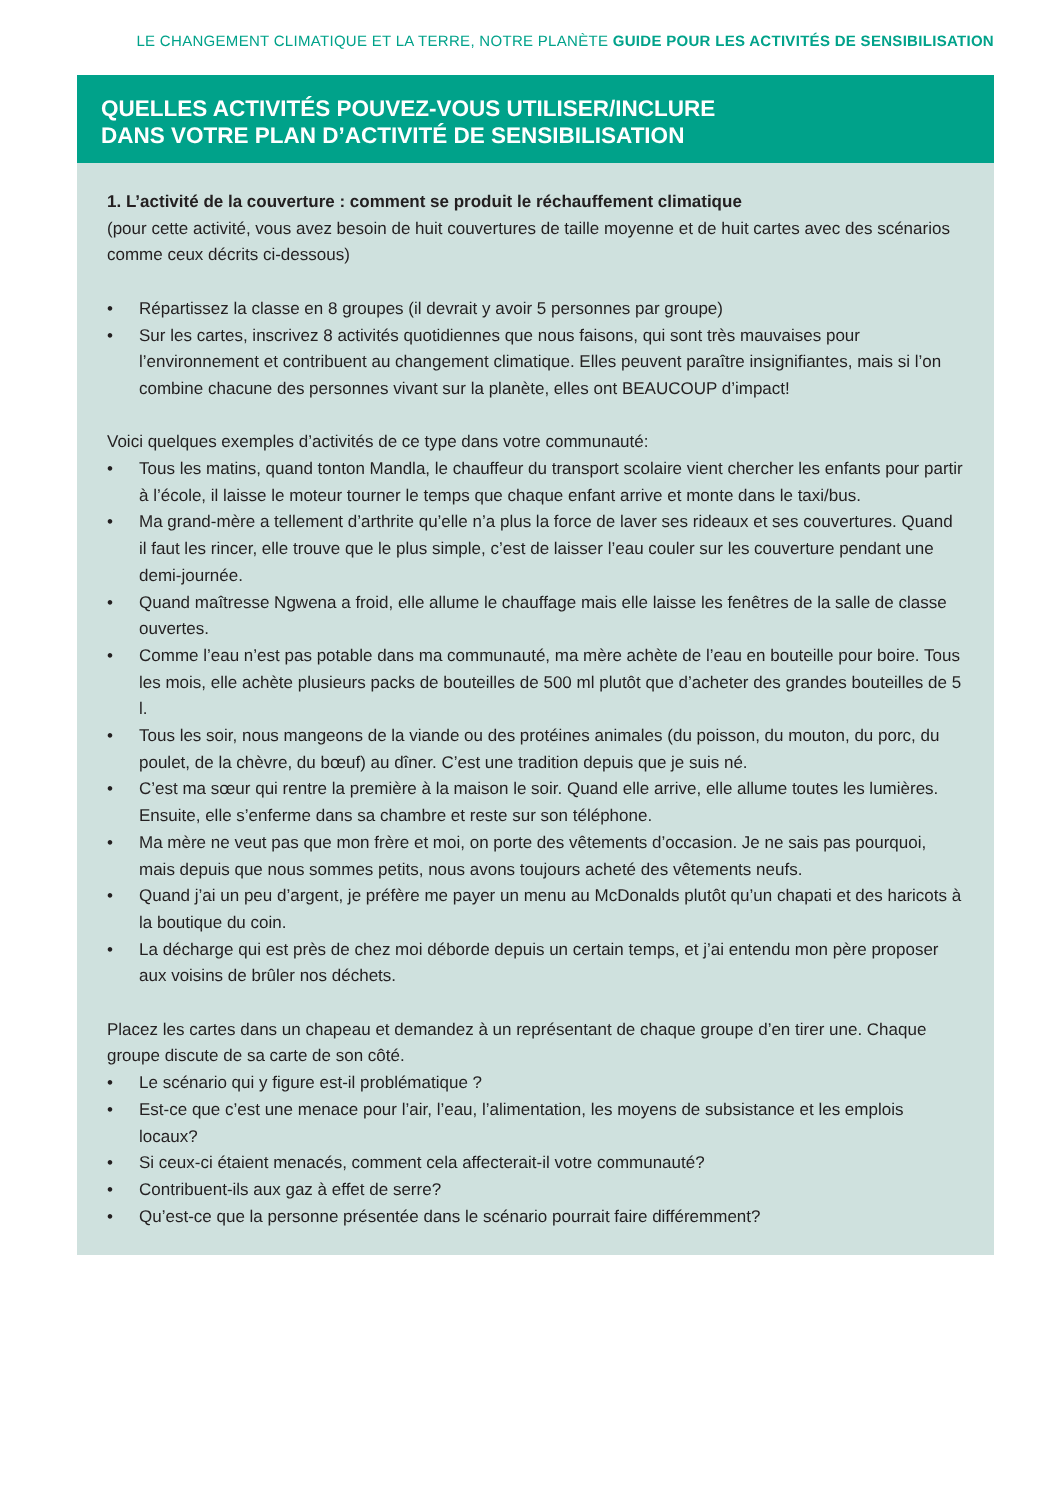LE CHANGEMENT CLIMATIQUE ET LA TERRE, NOTRE PLANÈTE GUIDE POUR LES ACTIVITÉS DE SENSIBILISATION
QUELLES ACTIVITÉS POUVEZ-VOUS UTILISER/INCLURE
DANS VOTRE PLAN D’ACTIVITÉ DE SENSIBILISATION
1. L’activité de la couverture : comment se produit le réchauffement climatique
(pour cette activité, vous avez besoin de huit couvertures de taille moyenne et de huit cartes avec des scénarios comme ceux décrits ci-dessous)
• Répartissez la classe en 8 groupes (il devrait y avoir 5 personnes par groupe)
• Sur les cartes, inscrivez 8 activités quotidiennes que nous faisons, qui sont très mauvaises pour l’environnement et contribuent au changement climatique. Elles peuvent paraître insignifiantes, mais si l’on combine chacune des personnes vivant sur la planète, elles ont BEAUCOUP d’impact!
Voici quelques exemples d’activités de ce type dans votre communauté:
• Tous les matins, quand tonton Mandla, le chauffeur du transport scolaire vient chercher les enfants pour partir à l’école, il laisse le moteur tourner le temps que chaque enfant arrive et monte dans le taxi/bus.
• Ma grand-mère a tellement d’arthrite qu’elle n’a plus la force de laver ses rideaux et ses couvertures. Quand il faut les rincer, elle trouve que le plus simple, c’est de laisser l’eau couler sur les couverture pendant une demi-journée.
• Quand maîtresse Ngwena a froid, elle allume le chauffage mais elle laisse les fenêtres de la salle de classe ouvertes.
• Comme l’eau n’est pas potable dans ma communauté, ma mère achète de l’eau en bouteille pour boire. Tous les mois, elle achète plusieurs packs de bouteilles de 500 ml plutôt que d’acheter des grandes bouteilles de 5 l.
• Tous les soir, nous mangeons de la viande ou des protéines animales (du poisson, du mouton, du porc, du poulet, de la chèvre, du bœuf) au dîner. C’est une tradition depuis que je suis né.
• C’est ma sœur qui rentre la première à la maison le soir. Quand elle arrive, elle allume toutes les lumières. Ensuite, elle s’enferme dans sa chambre et reste sur son téléphone.
• Ma mère ne veut pas que mon frère et moi, on porte des vêtements d’occasion. Je ne sais pas pourquoi, mais depuis que nous sommes petits, nous avons toujours acheté des vêtements neufs.
• Quand j’ai un peu d’argent, je préfère me payer un menu au McDonalds plutôt qu’un chapati et des haricots à la boutique du coin.
• La décharge qui est près de chez moi déborde depuis un certain temps, et j’ai entendu mon père proposer aux voisins de brûler nos déchets.
Placez les cartes dans un chapeau et demandez à un représentant de chaque groupe d’en tirer une. Chaque groupe discute de sa carte de son côté.
• Le scénario qui y figure est-il problématique ?
• Est-ce que c’est une menace pour l’air, l’eau, l’alimentation, les moyens de subsistance et les emplois locaux?
• Si ceux-ci étaient menacés, comment cela affecterait-il votre communauté?
• Contribuent-ils aux gaz à effet de serre?
• Qu’est-ce que la personne présentée dans le scénario pourrait faire différemment?